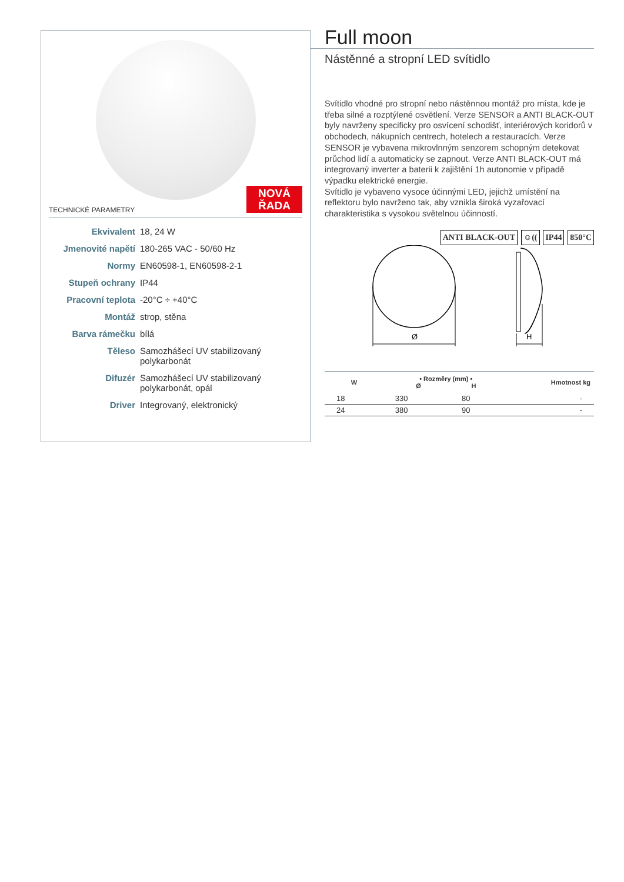TECHNICKÉ PARAMETRY
NOVÁ
ŘADA
Ekvivalent 18, 24 W
Jmenovité napětí 180-265 VAC - 50/60 Hz
Normy EN60598-1, EN60598-2-1
Stupeň ochrany IP44
Pracovní teplota -20°C ÷ +40°C
Montáž strop, stěna
Barva rámečku bílá
Těleso Samozhášecí UV stabilizovaný polykarbonát
Difuzér Samozhášecí UV stabilizovaný polykarbonát, opál
Driver Integrovaný, elektronický
Full moon
Nástěnné a stropní LED svítidlo
Svítidlo vhodné pro stropní nebo nástěnnou montáž pro místa, kde je třeba silné a rozptýlené osvětlení. Verze SENSOR a ANTI BLACK-OUT byly navrženy specificky pro osvícení schodišť, interiérových koridorů v obchodech, nákupních centrech, hotelech a restauracích. Verze SENSOR je vybavena mikrovlnným senzorem schopným detekovat průchod lidí a automaticky se zapnout. Verze ANTI BLACK-OUT má integrovaný inverter a baterii k zajištění 1h autonomie v případě výpadku elektrické energie.
Svítidlo je vybaveno vysoce účinnými LED, jejichž umístění na reflektoru bylo navrženo tak, aby vznikla široká vyzařovací charakteristika s vysokou světelnou účinností.
ANTI BLACK-OUT ☺(( IP44 850°C
Ø
H
| W | • Rozměry (mm) • Ø H | | Hmotnost kg |
| --- | --- | --- | --- |
| 18 | 330 | 80 | - |
| 24 | 380 | 90 | - |